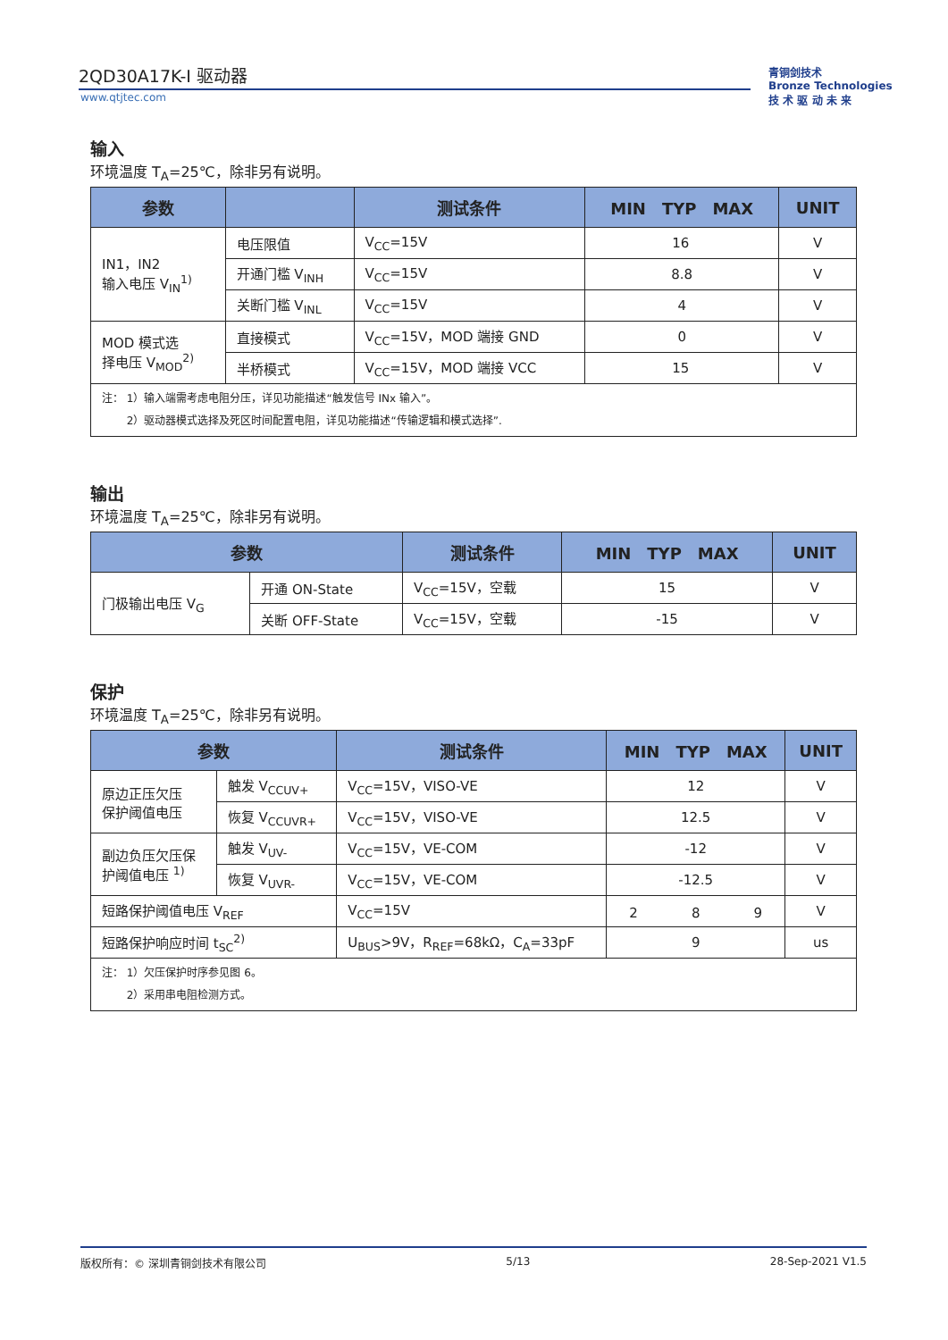2QD30A17K-I 驱动器
www.qtjtec.com
青铜剑技术
Bronze Technologies
技 术 驱 动 未 来
输入
环境温度 T<sub>A</sub>=25℃，除非另有说明。
| 参数 | | 测试条件 | MIN TYP MAX | UNIT |
| --- | --- | --- | --- | --- |
| IN1，IN2 输入电压 V<sub>IN</sub><sup>1)</sup> | 电压限值 | V<sub>CC</sub>=15V | 16 | V |
| | 开通门槛 V<sub>INH</sub> | V<sub>CC</sub>=15V | 8.8 | V |
| | 关断门槛 V<sub>INL</sub> | V<sub>CC</sub>=15V | 4 | V |
| MOD 模式选 择电压 V<sub>MOD</sub><sup>2)</sup> | 直接模式 | V<sub>CC</sub>=15V，MOD 端接 GND | 0 | V |
| | 半桥模式 | V<sub>CC</sub>=15V，MOD 端接 VCC | 15 | V |
| 注： 1）输入端需考虑电阻分压，详见功能描述“触发信号 INx 输入”。 2）驱动器模式选择及死区时间配置电阻，详见功能描述“传输逻辑和模式选择”. | | | | |
输出
环境温度 T<sub>A</sub>=25℃，除非另有说明。
| 参数 | | 测试条件 | MIN TYP MAX | UNIT |
| --- | --- | --- | --- | --- |
| 门极输出电压 V<sub>G</sub> | 开通 ON-State | V<sub>CC</sub>=15V，空载 | 15 | V |
| | 关断 OFF-State | V<sub>CC</sub>=15V，空载 | -15 | V |
保护
环境温度 T<sub>A</sub>=25℃，除非另有说明。
| 参数 | | 测试条件 | MIN TYP MAX | UNIT |
| --- | --- | --- | --- | --- |
| 原边正压欠压 保护阈值电压 | 触发 V<sub>CCUV+</sub> | V<sub>CC</sub>=15V，VISO-VE | 12 | V |
| | 恢复 V<sub>CCUVR+</sub> | V<sub>CC</sub>=15V，VISO-VE | 12.5 | V |
| 副边负压欠压保 护阈值电压 <sup>1)</sup> | 触发 V<sub>UV-</sub> | V<sub>CC</sub>=15V，VE-COM | -12 | V |
| | 恢复 V<sub>UVR-</sub> | V<sub>CC</sub>=15V，VE-COM | -12.5 | V |
| 短路保护阈值电压 V<sub>REF</sub> | | V<sub>CC</sub>=15V | 2 8 9 | V |
| 短路保护响应时间 t<sub>SC</sub><sup>2)</sup> | | U<sub>BUS</sub>>9V，R<sub>REF</sub>=68kΩ，C<sub>A</sub>=33pF | 9 | us |
| 注： 1）欠压保护时序参见图 6。 2）采用串电阻检测方式。 | | | | |
版权所有：© 深圳青铜剑技术有限公司 5/13 28-Sep-2021 V1.5